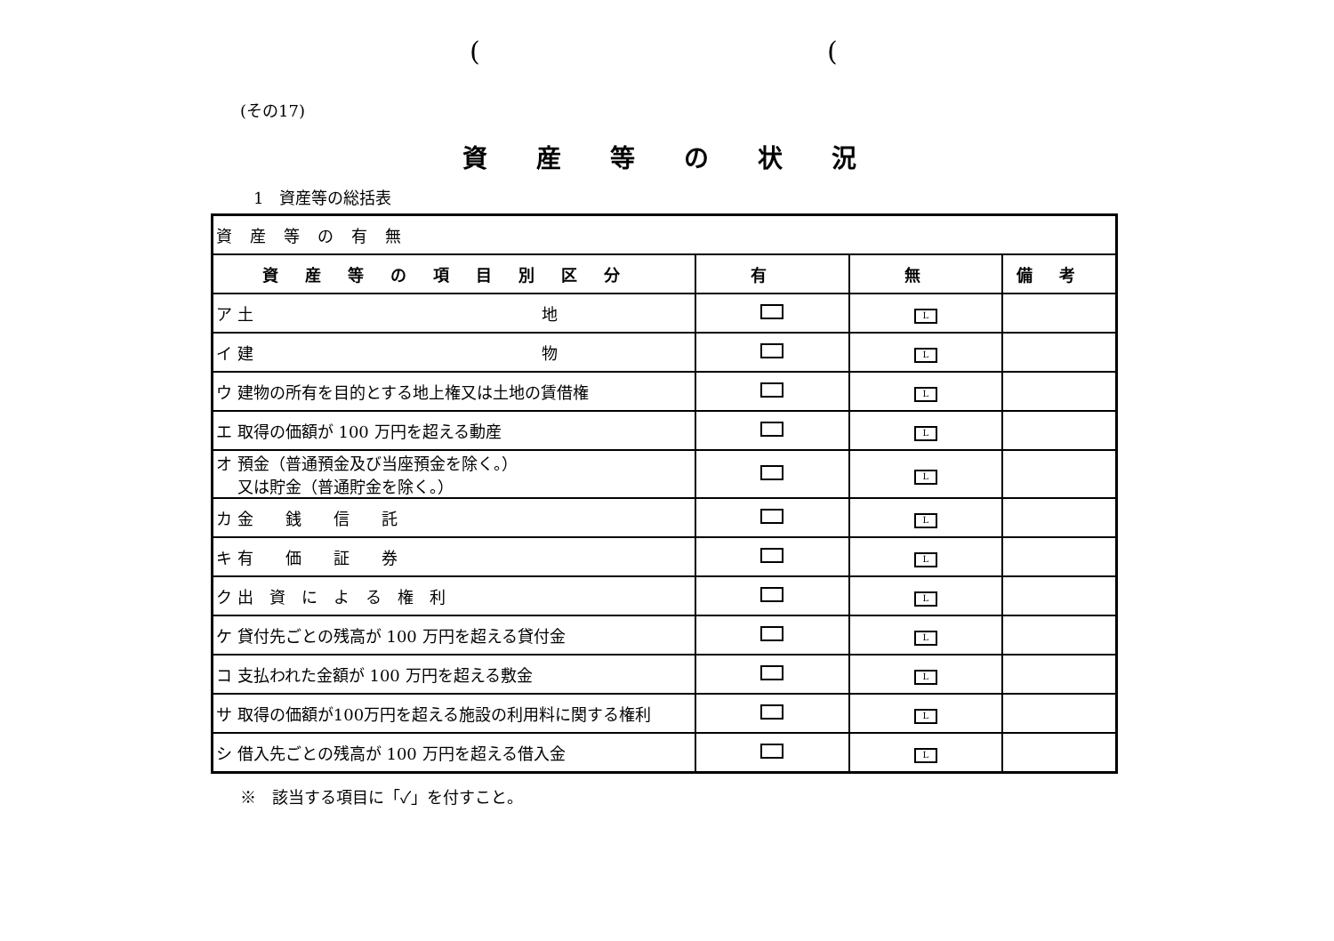((
(その17)
資産等の状況
1　資産等の総括表
| 資産等の有無 | | | |
| 資産等の項目別区分 | 有 | 無 | 備考 |
| ア 土 地 | | L | |
| イ 建 物 | | L | |
| ウ 建物の所有を目的とする地上権又は土地の賃借権 | | L | |
| エ 取得の価額が 100 万円を超える動産 | | L | |
| オ 預金（普通預金及び当座預金を除く。） 又は貯金（普通貯金を除く。） | | L | |
| カ 金 銭 信 託 | | L | |
| キ 有 価 証 券 | | L | |
| ク 出 資 に よ る 権 利 | | L | |
| ケ 貸付先ごとの残高が 100 万円を超える貸付金 | | L | |
| コ 支払われた金額が 100 万円を超える敷金 | | L | |
| サ 取得の価額が100万円を超える施設の利用料に関する権利 | | L | |
| シ 借入先ごとの残高が 100 万円を超える借入金 | | L | |
※　該当する項目に「✓」を付すこと。